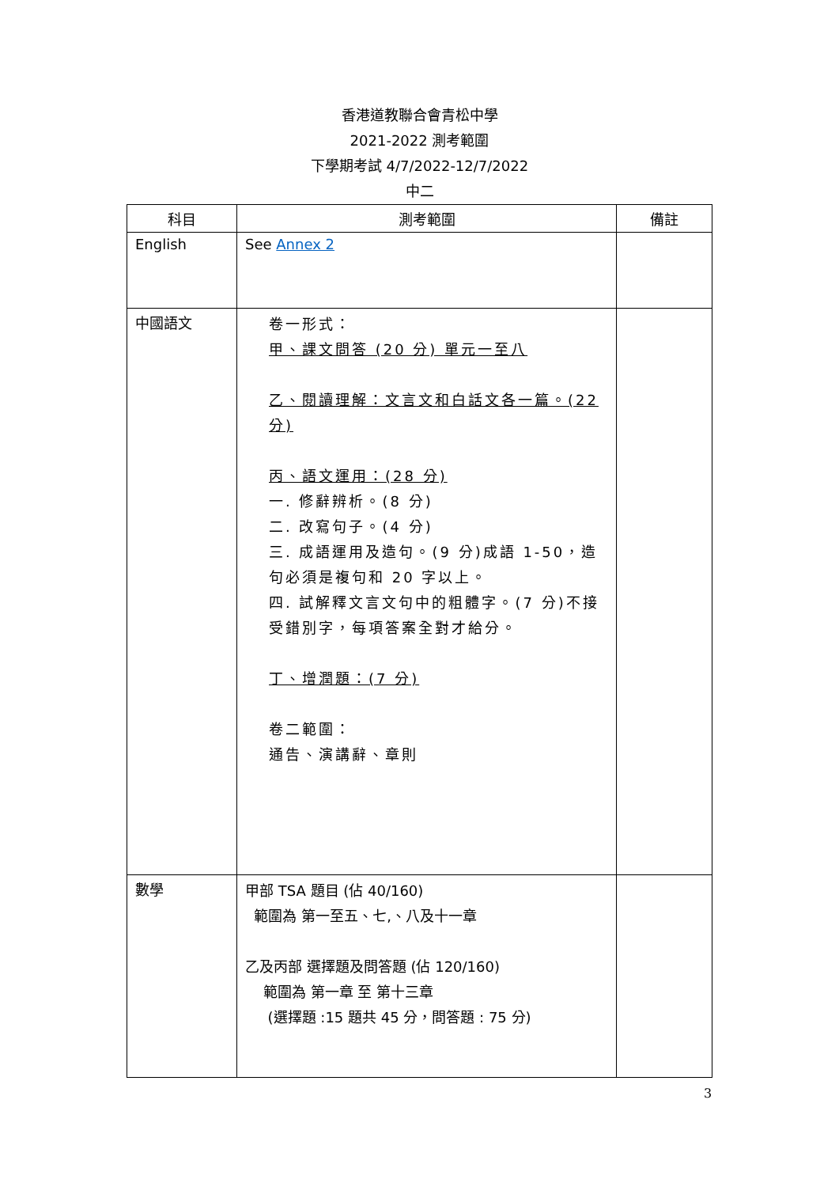香港道教聯合會青松中學
2021-2022 測考範圍
下學期考試 4/7/2022-12/7/2022
中二
| 科目 | 測考範圍 | 備註 |
| --- | --- | --- |
| English | See Annex 2 | |
| 中國語文 | 卷一形式： 甲、課文問答 (20 分) 單元一至八 乙、閱讀理解：文言文和白話文各一篇。(22 分) 丙、語文運用：(28 分) 一. 修辭辨析。(8 分) 二. 改寫句子。(4 分) 三. 成語運用及造句。(9 分)成語 1-50，造句必須是複句和 20 字以上。 四. 試解釋文言文句中的粗體字。(7 分)不接受錯別字，每項答案全對才給分。 丁、增潤題：(7 分) 卷二範圍： 通告、演講辭、章則 | |
| 數學 | 甲部 TSA 題目 (佔 40/160) 範圍為 第一至五、七,、八及十一章 乙及丙部 選擇題及問答題 (佔 120/160) 範圍為 第一章 至 第十三章 (選擇題 :15 題共 45 分，問答題 : 75 分) | |
3